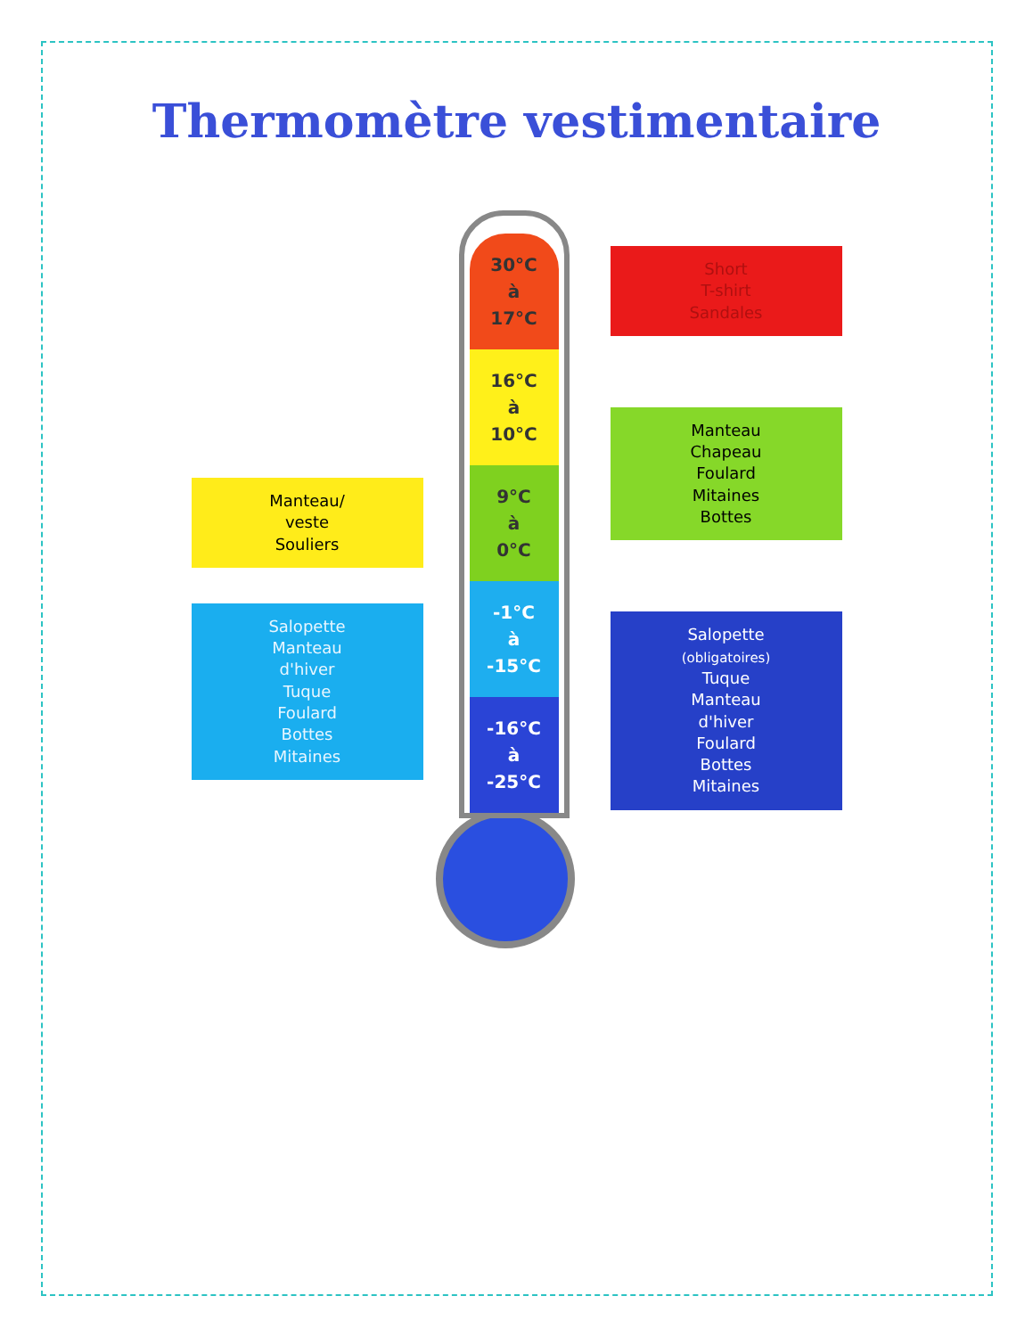Thermomètre vestimentaire
Manteau/
veste
Souliers
Salopette
Manteau
d'hiver
Tuque
Foulard
Bottes
Mitaines
30°C
à
17°C
16°C
à
10°C
9°C
à
0°C
-1°C
à
-15°C
-16°C
à
-25°C
Short
T-shirt
Sandales
Manteau
Chapeau
Foulard
Mitaines
Bottes
Salopette
(obligatoires)
Tuque
Manteau
d'hiver
Foulard
Bottes
Mitaines